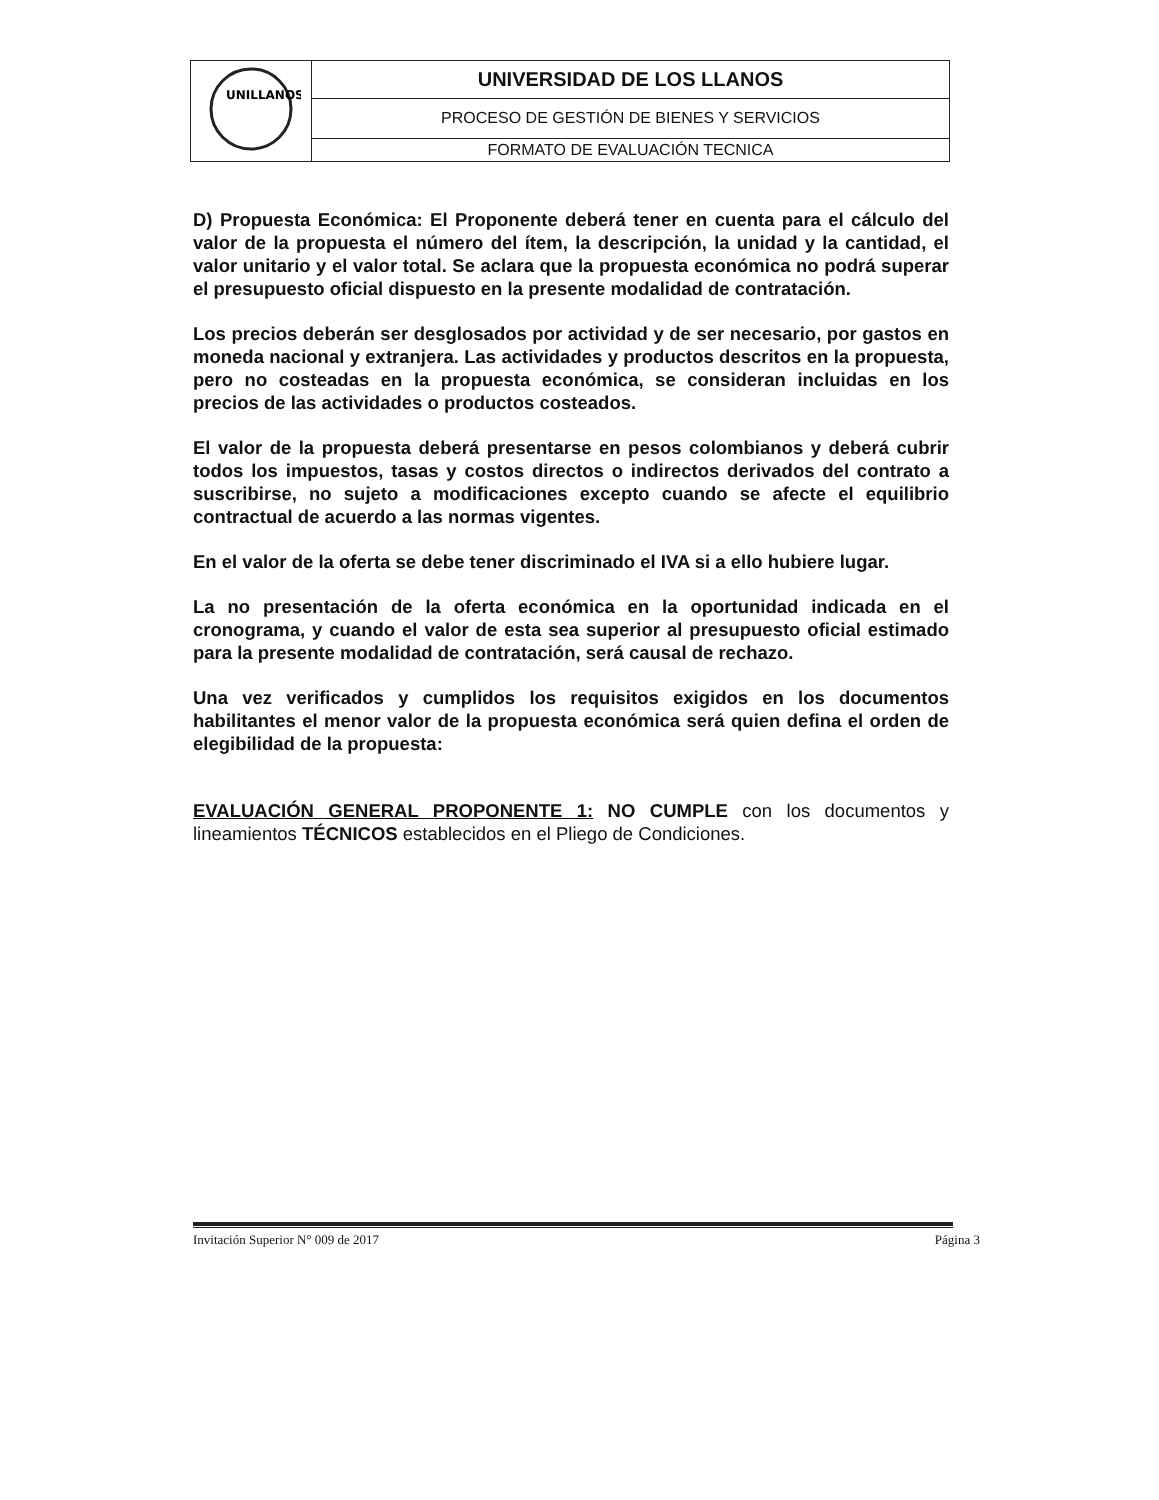| UNILLANOS | UNIVERSIDAD DE LOS LLANOS |
| | PROCESO DE GESTIÓN DE BIENES Y SERVICIOS |
| | FORMATO DE EVALUACIÓN TECNICA |
D) Propuesta Económica: El Proponente deberá tener en cuenta para el cálculo del valor de la propuesta el número del ítem, la descripción, la unidad y la cantidad, el valor unitario y el valor total. Se aclara que la propuesta económica no podrá superar el presupuesto oficial dispuesto en la presente modalidad de contratación.
Los precios deberán ser desglosados por actividad y de ser necesario, por gastos en moneda nacional y extranjera. Las actividades y productos descritos en la propuesta, pero no costeadas en la propuesta económica, se consideran incluidas en los precios de las actividades o productos costeados.
El valor de la propuesta deberá presentarse en pesos colombianos y deberá cubrir todos los impuestos, tasas y costos directos o indirectos derivados del contrato a suscribirse, no sujeto a modificaciones excepto cuando se afecte el equilibrio contractual de acuerdo a las normas vigentes.
En el valor de la oferta se debe tener discriminado el IVA si a ello hubiere lugar.
La no presentación de la oferta económica en la oportunidad indicada en el cronograma, y cuando el valor de esta sea superior al presupuesto oficial estimado para la presente modalidad de contratación, será causal de rechazo.
Una vez verificados y cumplidos los requisitos exigidos en los documentos habilitantes el menor valor de la propuesta económica será quien defina el orden de elegibilidad de la propuesta:
EVALUACIÓN GENERAL PROPONENTE 1: NO CUMPLE con los documentos y lineamientos TÉCNICOS establecidos en el Pliego de Condiciones.
Invitación Superior N° 009 de 2017 Página 3